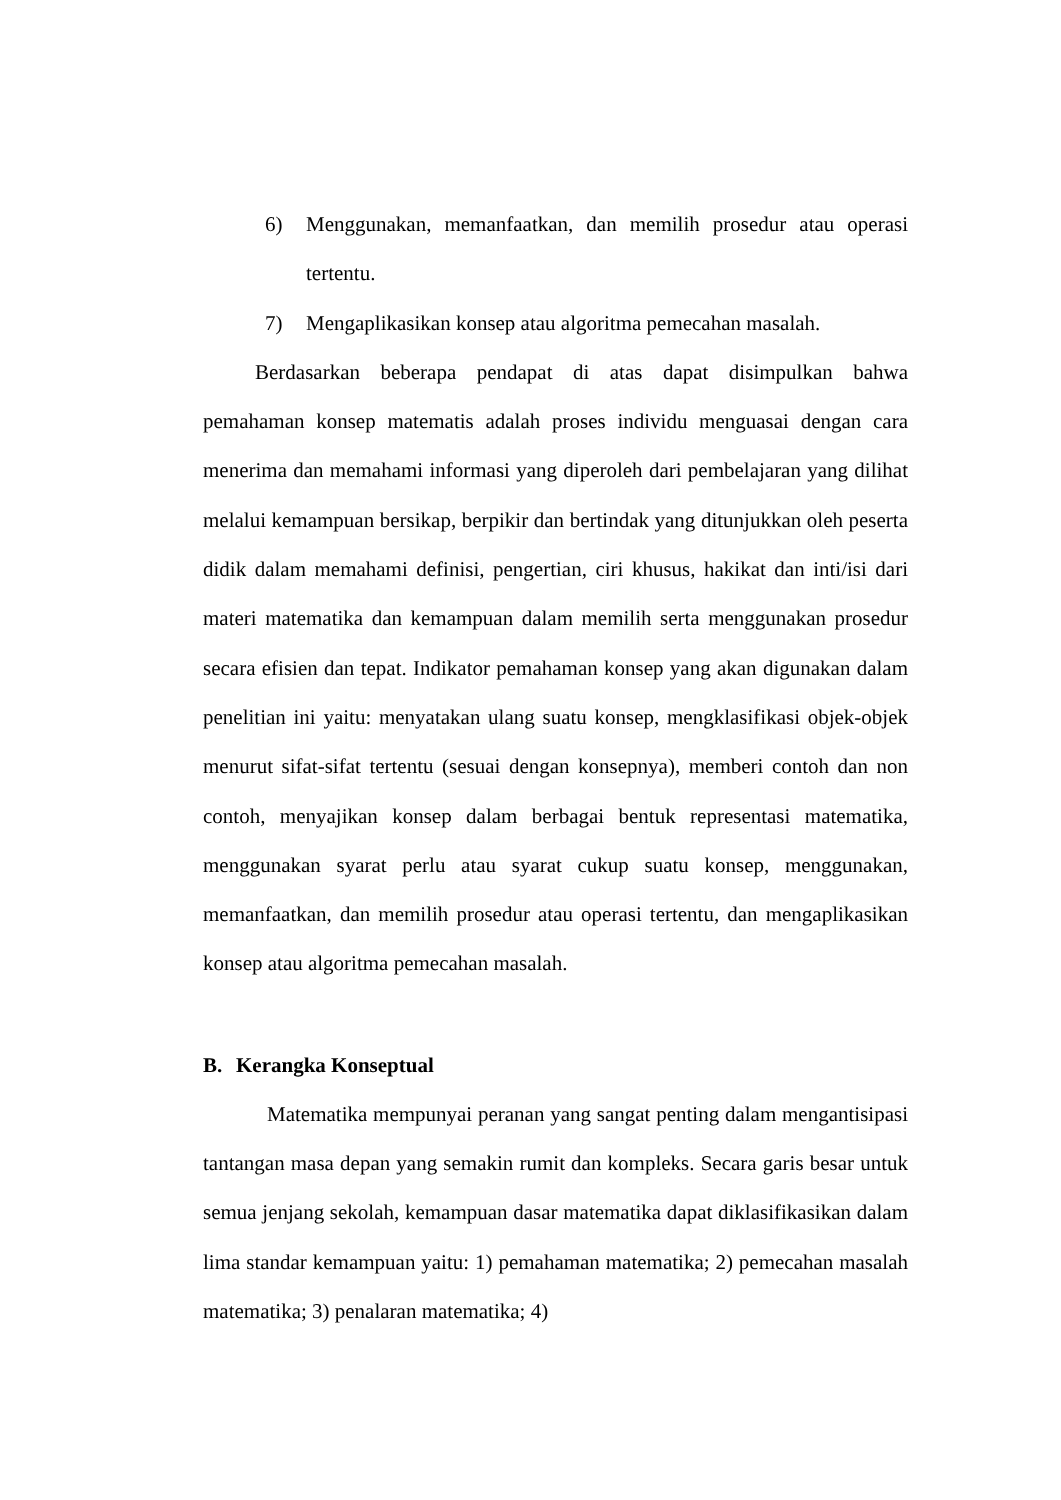6) Menggunakan, memanfaatkan, dan memilih prosedur atau operasi tertentu.
7) Mengaplikasikan konsep atau algoritma pemecahan masalah.
Berdasarkan beberapa pendapat di atas dapat disimpulkan bahwa pemahaman konsep matematis adalah proses individu menguasai dengan cara menerima dan memahami informasi yang diperoleh dari pembelajaran yang dilihat melalui kemampuan bersikap, berpikir dan bertindak yang ditunjukkan oleh peserta didik dalam memahami definisi, pengertian, ciri khusus, hakikat dan inti/isi dari materi matematika dan kemampuan dalam memilih serta menggunakan prosedur secara efisien dan tepat. Indikator pemahaman konsep yang akan digunakan dalam penelitian ini yaitu: menyatakan ulang suatu konsep, mengklasifikasi objek-objek menurut sifat-sifat tertentu (sesuai dengan konsepnya), memberi contoh dan non contoh, menyajikan konsep dalam berbagai bentuk representasi matematika, menggunakan syarat perlu atau syarat cukup suatu konsep, menggunakan, memanfaatkan, dan memilih prosedur atau operasi tertentu, dan mengaplikasikan konsep atau algoritma pemecahan masalah.
B. Kerangka Konseptual
Matematika mempunyai peranan yang sangat penting dalam mengantisipasi tantangan masa depan yang semakin rumit dan kompleks. Secara garis besar untuk semua jenjang sekolah, kemampuan dasar matematika dapat diklasifikasikan dalam lima standar kemampuan yaitu: 1) pemahaman matematika; 2) pemecahan masalah matematika; 3) penalaran matematika; 4)